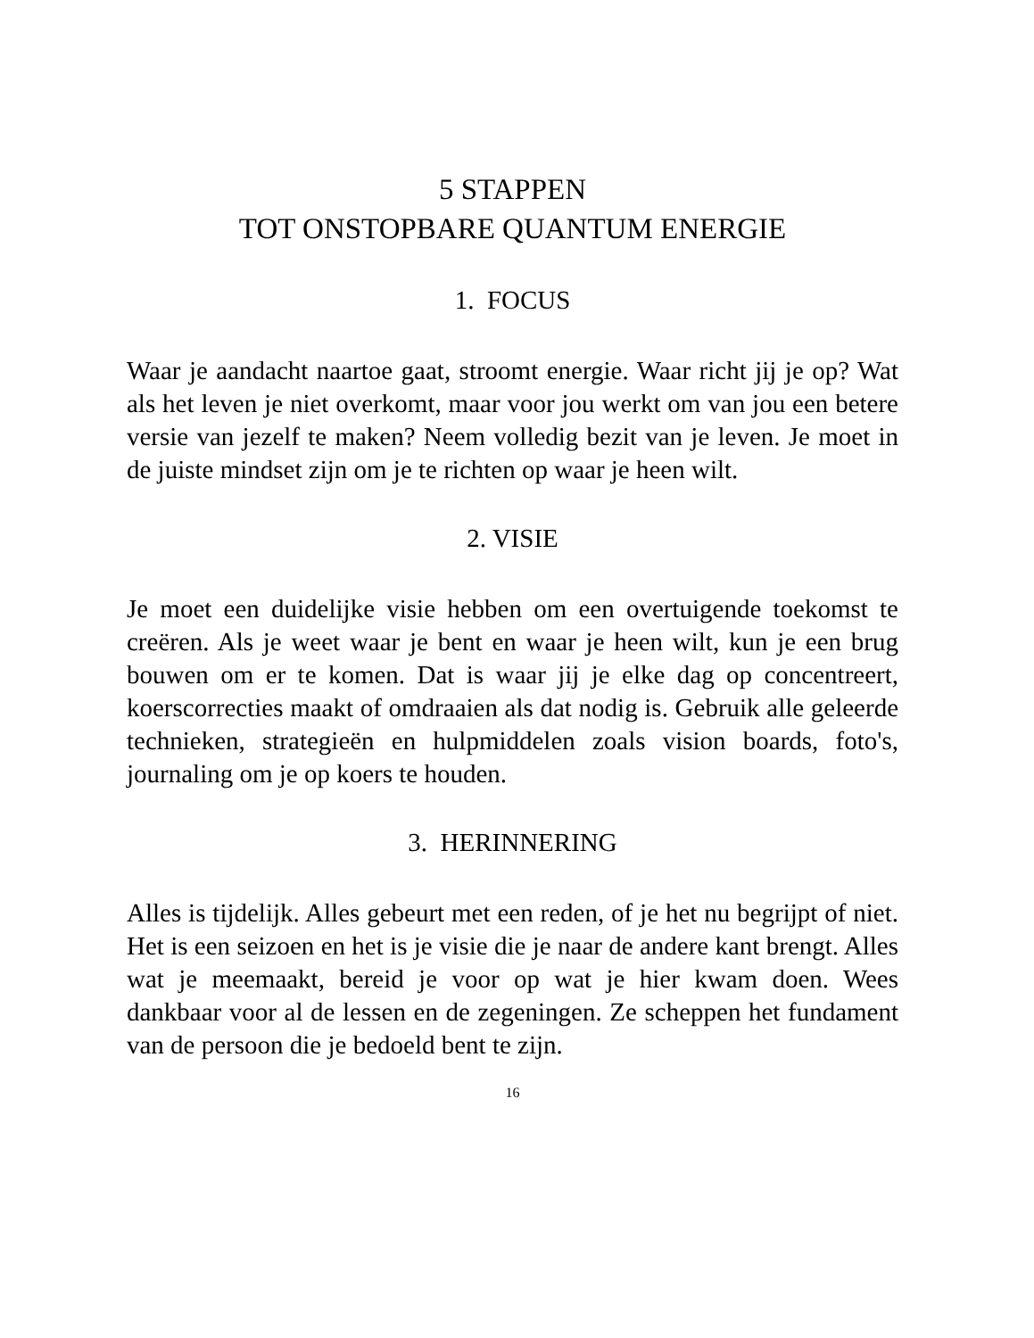5 STAPPEN
TOT ONSTOPBARE QUANTUM ENERGIE
1. FOCUS
Waar je aandacht naartoe gaat, stroomt energie. Waar richt jij je op? Wat als het leven je niet overkomt, maar voor jou werkt om van jou een betere versie van jezelf te maken? Neem volledig bezit van je leven. Je moet in de juiste mindset zijn om je te richten op waar je heen wilt.
2. VISIE
Je moet een duidelijke visie hebben om een overtuigende toekomst te creëren. Als je weet waar je bent en waar je heen wilt, kun je een brug bouwen om er te komen. Dat is waar jij je elke dag op concentreert, koerscorrecties maakt of omdraaien als dat nodig is. Gebruik alle geleerde technieken, strategieën en hulpmiddelen zoals vision boards, foto's, journaling om je op koers te houden.
3. HERINNERING
Alles is tijdelijk. Alles gebeurt met een reden, of je het nu begrijpt of niet. Het is een seizoen en het is je visie die je naar de andere kant brengt. Alles wat je meemaakt, bereid je voor op wat je hier kwam doen. Wees dankbaar voor al de lessen en de zegeningen. Ze scheppen het fundament van de persoon die je bedoeld bent te zijn.
16